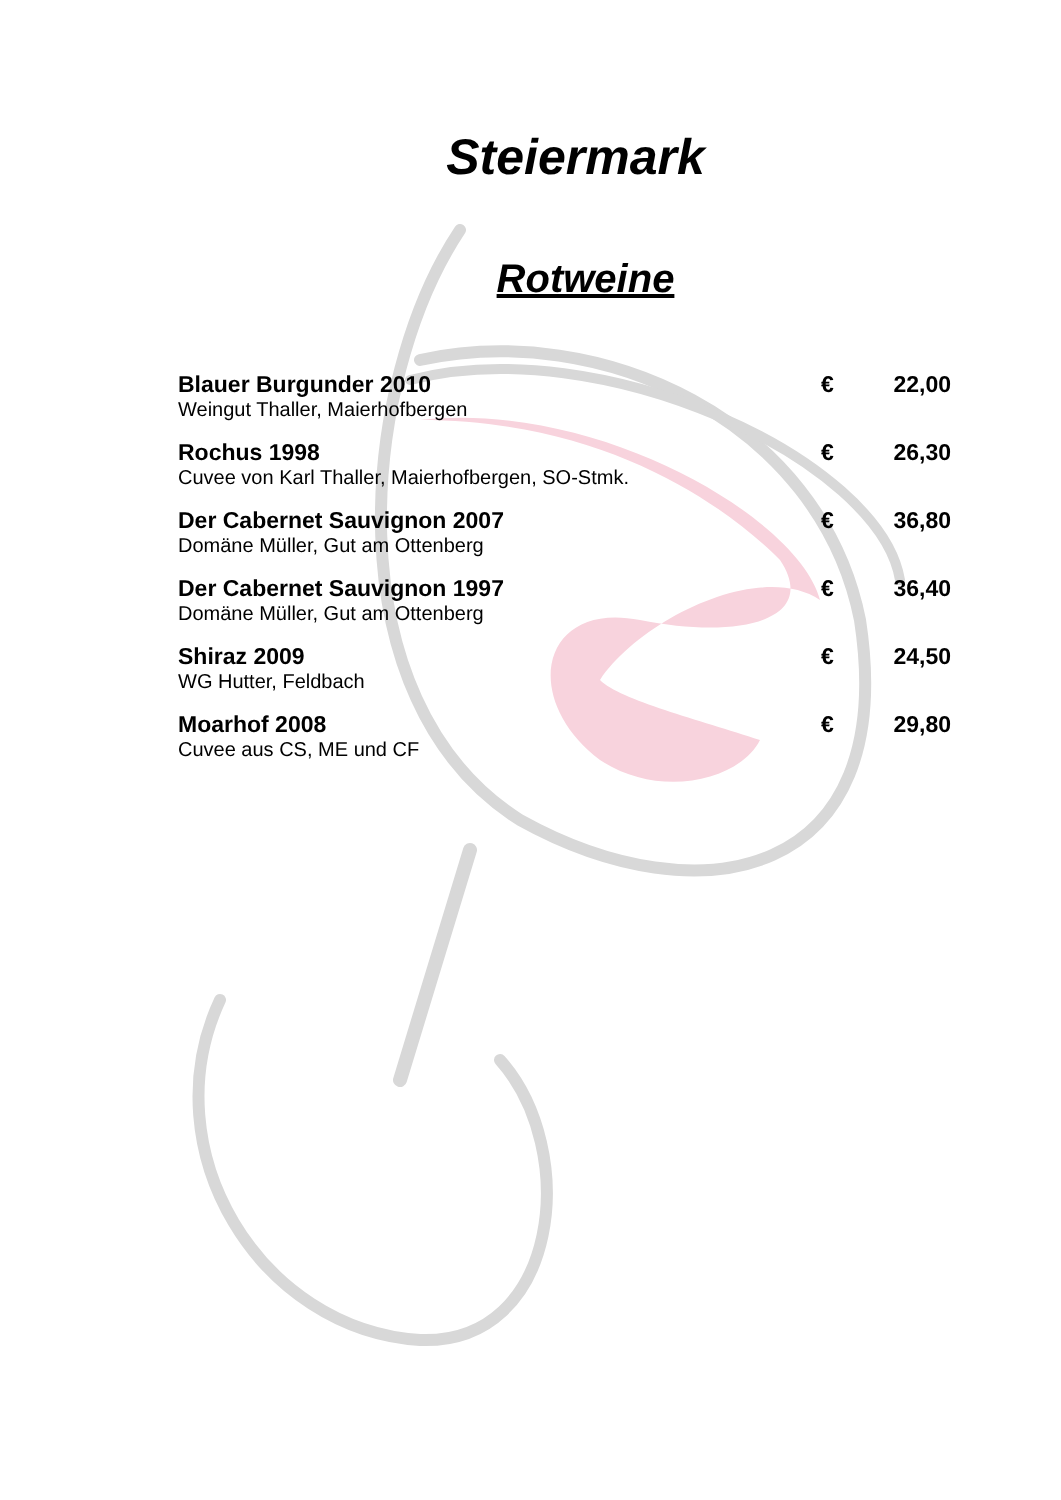Steiermark
Rotweine
Blauer Burgunder 2010 € 22,00
Weingut Thaller, Maierhofbergen
Rochus 1998 € 26,30
Cuvee von Karl Thaller, Maierhofbergen, SO-Stmk.
Der Cabernet Sauvignon 2007 € 36,80
Domäne Müller, Gut am Ottenberg
Der Cabernet Sauvignon 1997 € 36,40
Domäne Müller, Gut am Ottenberg
Shiraz 2009 € 24,50
WG Hutter, Feldbach
Moarhof 2008 € 29,80
Cuvee aus CS, ME und CF